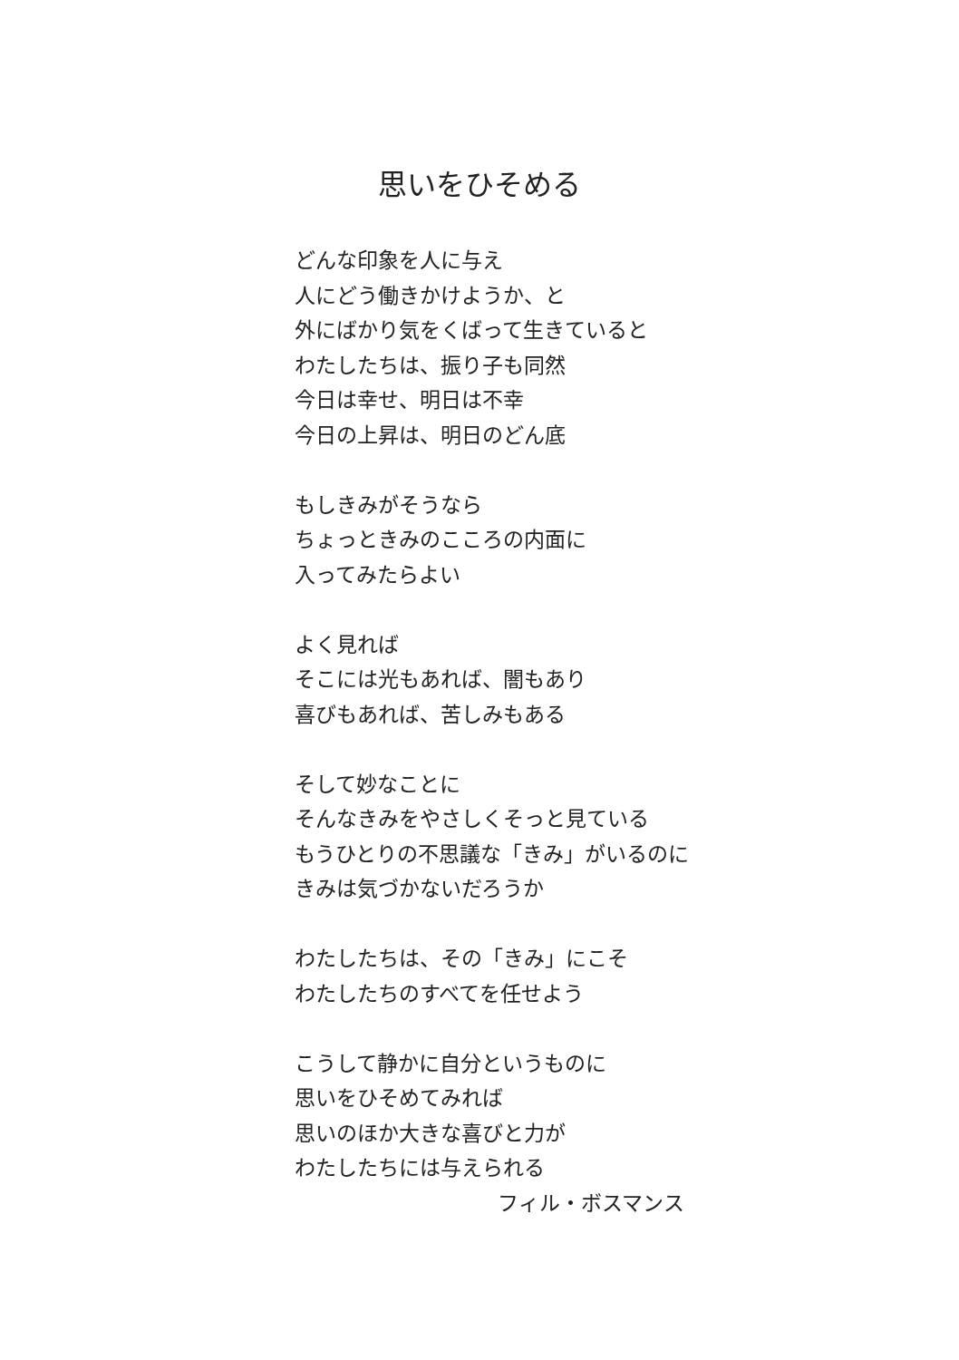思いをひそめる
どんな印象を人に与え
人にどう働きかけようか、と
外にばかり気をくばって生きていると
わたしたちは、振り子も同然
今日は幸せ、明日は不幸
今日の上昇は、明日のどん底
もしきみがそうなら
ちょっときみのこころの内面に
入ってみたらよい
よく見れば
そこには光もあれば、闇もあり
喜びもあれば、苦しみもある
そして妙なことに
そんなきみをやさしくそっと見ている
もうひとりの不思議な「きみ」がいるのに
きみは気づかないだろうか
わたしたちは、その「きみ」にこそ
わたしたちのすべてを任せよう
こうして静かに自分というものに
思いをひそめてみれば
思いのほか大きな喜びと力が
わたしたちには与えられる
フィル・ボスマンス